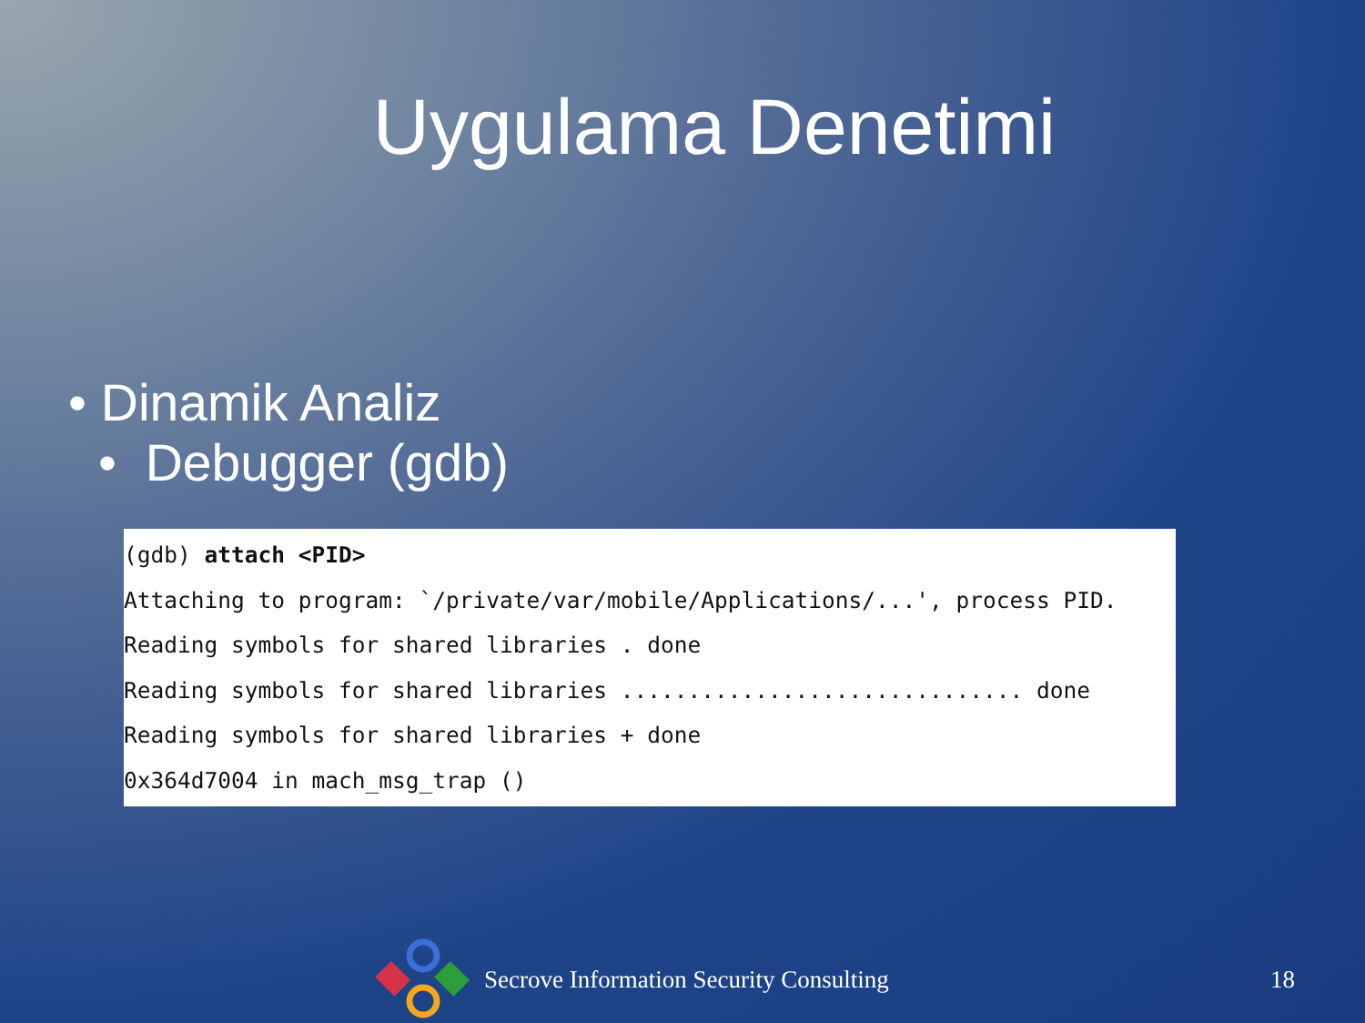Uygulama Denetimi
• Dinamik Analiz
• Debugger (gdb)
(gdb) attach <PID>
Attaching to program: `/private/var/mobile/Applications/...', process PID.
Reading symbols for shared libraries . done
Reading symbols for shared libraries .............................. done
Reading symbols for shared libraries + done
0x364d7004 in mach_msg_trap ()
Secrove Information Security Consulting 18